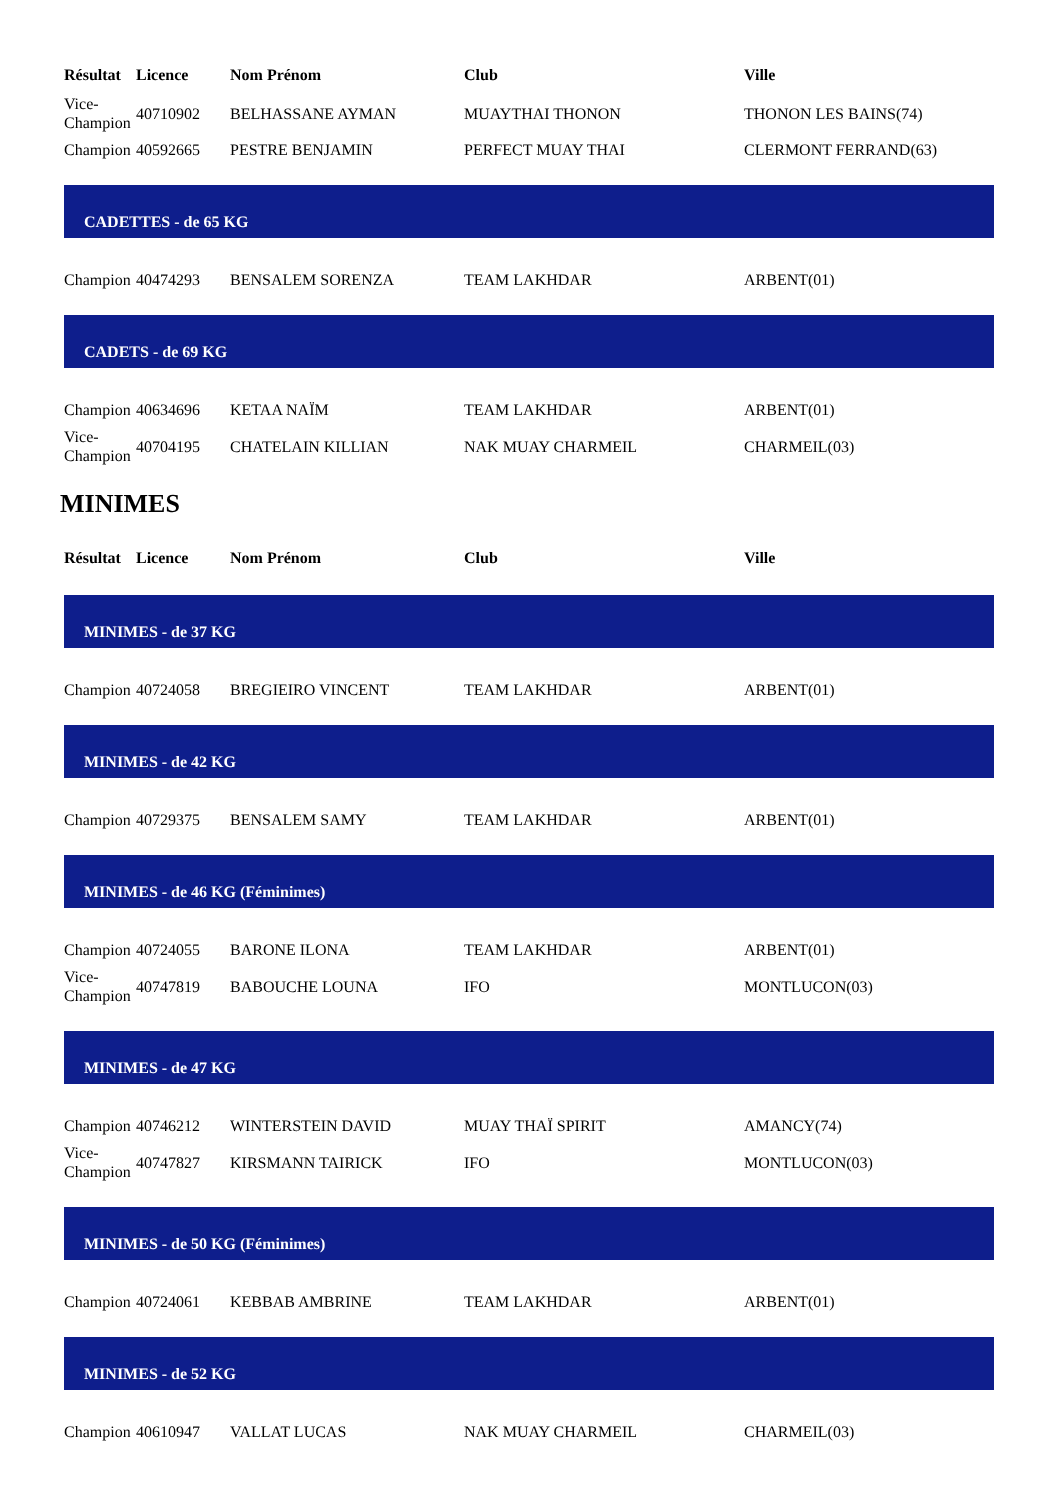| Résultat | Licence | Nom Prénom | Club | Ville |
| --- | --- | --- | --- | --- |
| Vice- Champion | 40710902 | BELHASSANE AYMAN | MUAYTHAI THONON | THONON LES BAINS(74) |
| Champion | 40592665 | PESTRE BENJAMIN | PERFECT MUAY THAI | CLERMONT FERRAND(63) |
CADETTES - de 65 KG
| Champion | 40474293 | BENSALEM SORENZA | TEAM LAKHDAR | ARBENT(01) |
CADETS - de 69 KG
| Champion | 40634696 | KETAA NAÏM | TEAM LAKHDAR | ARBENT(01) |
| Vice- Champion | 40704195 | CHATELAIN KILLIAN | NAK MUAY CHARMEIL | CHARMEIL(03) |
MINIMES
| Résultat | Licence | Nom Prénom | Club | Ville |
| --- | --- | --- | --- | --- |
MINIMES - de 37 KG
| Champion | 40724058 | BREGIEIRO VINCENT | TEAM LAKHDAR | ARBENT(01) |
MINIMES - de 42 KG
| Champion | 40729375 | BENSALEM SAMY | TEAM LAKHDAR | ARBENT(01) |
MINIMES - de 46 KG (Féminimes)
| Champion | 40724055 | BARONE ILONA | TEAM LAKHDAR | ARBENT(01) |
| Vice- Champion | 40747819 | BABOUCHE LOUNA | IFO | MONTLUCON(03) |
MINIMES - de 47 KG
| Champion | 40746212 | WINTERSTEIN DAVID | MUAY THAÏ SPIRIT | AMANCY(74) |
| Vice- Champion | 40747827 | KIRSMANN TAIRICK | IFO | MONTLUCON(03) |
MINIMES - de 50 KG (Féminimes)
| Champion | 40724061 | KEBBAB AMBRINE | TEAM LAKHDAR | ARBENT(01) |
MINIMES - de 52 KG
| Champion | 40610947 | VALLAT LUCAS | NAK MUAY CHARMEIL | CHARMEIL(03) |